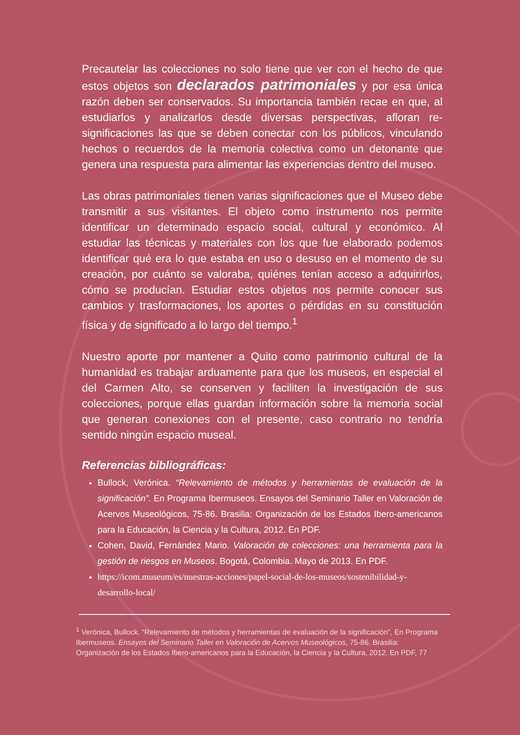Precautelar las colecciones no solo tiene que ver con el hecho de que estos objetos son declarados patrimoniales y por esa única razón deben ser conservados. Su importancia también recae en que, al estudiarlos y analizarlos desde diversas perspectivas, afloran re-significaciones las que se deben conectar con los públicos, vinculando hechos o recuerdos de la memoria colectiva como un detonante que genera una respuesta para alimentar las experiencias dentro del museo.
Las obras patrimoniales tienen varias significaciones que el Museo debe transmitir a sus visitantes. El objeto como instrumento nos permite identificar un determinado espacio social, cultural y económico. Al estudiar las técnicas y materiales con los que fue elaborado podemos identificar qué era lo que estaba en uso o desuso en el momento de su creación, por cuánto se valoraba, quiénes tenían acceso a adquirirlos, cómo se producían. Estudiar estos objetos nos permite conocer sus cambios y trasformaciones, los aportes o pérdidas en su constitución física y de significado a lo largo del tiempo.<sup>1</sup>
Nuestro aporte por mantener a Quito como patrimonio cultural de la humanidad es trabajar arduamente para que los museos, en especial el del Carmen Alto, se conserven y faciliten la investigación de sus colecciones, porque ellas guardan información sobre la memoria social que generan conexiones con el presente, caso contrario no tendría sentido ningún espacio museal.
Referencias bibliográficas:
Bullock, Verónica. “Relevamiento de métodos y herramientas de evaluación de la significación”. En Programa Ibermuseos. Ensayos del Seminario Taller en Valoración de Acervos Museológicos, 75-86. Brasilia: Organización de los Estados Ibero-americanos para la Educación, la Ciencia y la Cultura, 2012. En PDF.
Cohen, David, Fernández Mario. Valoración de colecciones: una herramienta para la gestión de riesgos en Museos. Bogotá, Colombia. Mayo de 2013. En PDF.
https://icom.museum/es/nuestras-acciones/papel-social-de-los-museos/sostenibilidad-y-desarrollo-local/
<sup>1</sup> Verónica, Bullock. “Relevamiento de métodos y herramientas de evaluación de la significación”, En Programa Ibermuseos. Ensayos del Seminario Taller en Valoración de Acervos Museológicos, 75-86. Brasilia: Organización de los Estados Ibero-americanos para la Educación, la Ciencia y la Cultura, 2012. En PDF, 77